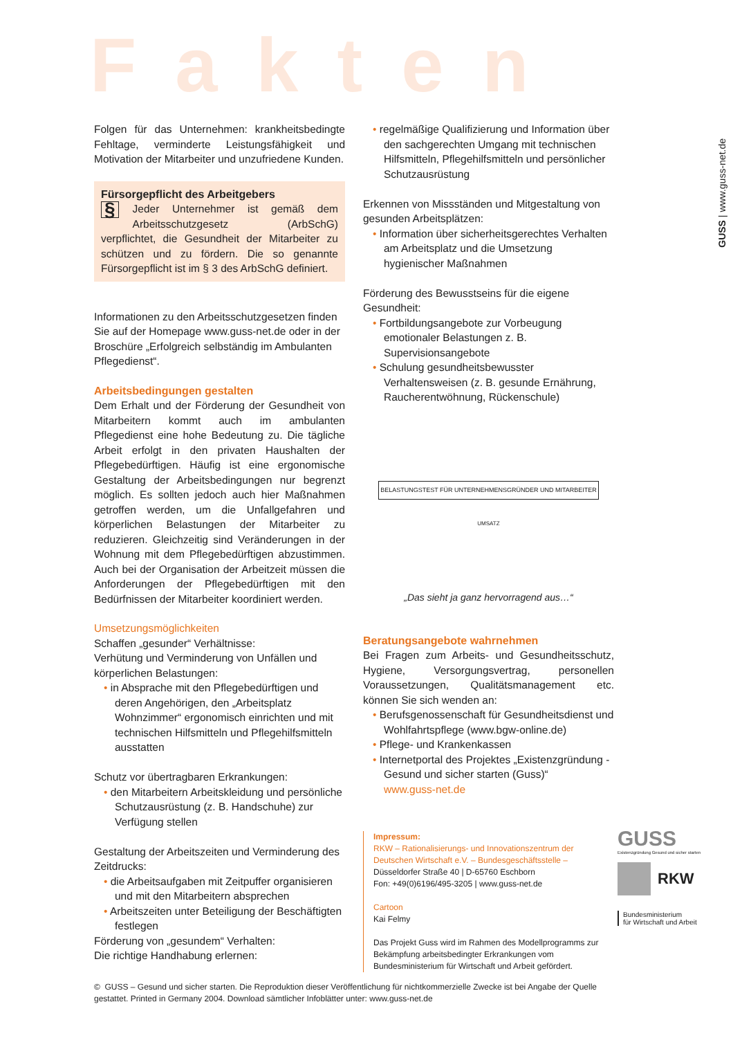Fakten
GUSS | www.guss-net.de
Folgen für das Unternehmen: krankheitsbedingte Fehltage, verminderte Leistungsfähigkeit und Motivation der Mitarbeiter und unzufriedene Kunden.
Fürsorgepflicht des Arbeitgebers
§ Jeder Unternehmer ist gemäß dem Arbeitsschutzgesetz (ArbSchG) verpflichtet, die Gesundheit der Mitarbeiter zu schützen und zu fördern. Die so genannte Fürsorgepflicht ist im § 3 des ArbSchG definiert.
Informationen zu den Arbeitsschutzgesetzen finden Sie auf der Homepage www.guss-net.de oder in der Broschüre „Erfolgreich selbständig im Ambulanten Pflegedienst“.
Arbeitsbedingungen gestalten
Dem Erhalt und der Förderung der Gesundheit von Mitarbeitern kommt auch im ambulanten Pflegedienst eine hohe Bedeutung zu. Die tägliche Arbeit erfolgt in den privaten Haushalten der Pflegebedürftigen. Häufig ist eine ergonomische Gestaltung der Arbeitsbedingungen nur begrenzt möglich. Es sollten jedoch auch hier Maßnahmen getroffen werden, um die Unfallgefahren und körperlichen Belastungen der Mitarbeiter zu reduzieren. Gleichzeitig sind Veränderungen in der Wohnung mit dem Pflegebedürftigen abzustimmen. Auch bei der Organisation der Arbeitzeit müssen die Anforderungen der Pflegebedürftigen mit den Bedürfnissen der Mitarbeiter koordiniert werden.
Umsetzungsmöglichkeiten
Schaffen „gesunder“ Verhältnisse:
Verhütung und Verminderung von Unfällen und körperlichen Belastungen:
in Absprache mit den Pflegebedürftigen und deren Angehörigen, den „Arbeitsplatz Wohnzimmer“ ergonomisch einrichten und mit technischen Hilfsmitteln und Pflegehilfsmitteln ausstatten
Schutz vor übertragbaren Erkrankungen:
den Mitarbeitern Arbeitskleidung und persönliche Schutzausrüstung (z. B. Handschuhe) zur Verfügung stellen
Gestaltung der Arbeitszeiten und Verminderung des Zeitdrucks:
die Arbeitsaufgaben mit Zeitpuffer organisieren und mit den Mitarbeitern absprechen
Arbeitszeiten unter Beteiligung der Beschäftigten festlegen
Förderung von „gesundem“ Verhalten:
Die richtige Handhabung erlernen:
regelmäßige Qualifizierung und Information über den sachgerechten Umgang mit technischen Hilfsmitteln, Pflegehilfsmitteln und persönlicher Schutzausrüstung
Erkennen von Missständen und Mitgestaltung von gesunden Arbeitsplätzen:
Information über sicherheitsgerechtes Verhalten am Arbeitsplatz und die Umsetzung hygienischer Maßnahmen
Förderung des Bewusstseins für die eigene Gesundheit:
Fortbildungsangebote zur Vorbeugung emotionaler Belastungen z. B. Supervisionsangebote
Schulung gesundheitsbewusster Verhaltensweisen (z. B. gesunde Ernährung, Raucherentwöhnung, Rückenschule)
BELASTUNGSTEST FÜR UNTERNEHMENSGRÜNDER UND MITARBEITER
UMSATZ
„Das sieht ja ganz hervorragend aus…“
Beratungsangebote wahrnehmen
Bei Fragen zum Arbeits- und Gesundheitsschutz, Hygiene, Versorgungsvertrag, personellen Voraussetzungen, Qualitätsmanagement etc. können Sie sich wenden an:
Berufsgenossenschaft für Gesundheitsdienst und Wohlfahrtspflege (www.bgw-online.de)
Pflege- und Krankenkassen
Internetportal des Projektes „Existenzgründung - Gesund und sicher starten (Guss)“
www.guss-net.de
Impressum:
RKW – Rationalisierungs- und Innovationszentrum der Deutschen Wirtschaft e.V. – Bundesgeschäftsstelle –
Düsseldorfer Straße 40 | D-65760 Eschborn
Fon: +49(0)6196/495-3205 | www.guss-net.de
Cartoon
Kai Felmy
Das Projekt Guss wird im Rahmen des Modellprogramms zur Bekämpfung arbeitsbedingter Erkrankungen vom Bundesministerium für Wirtschaft und Arbeit gefördert.
GUSS
Existenzgründung Gesund und sicher starten
RKW
Bundesministerium
für Wirtschaft und Arbeit
© GUSS – Gesund und sicher starten. Die Reproduktion dieser Veröffentlichung für nichtkommerzielle Zwecke ist bei Angabe der Quelle gestattet. Printed in Germany 2004. Download sämtlicher Infoblätter unter: www.guss-net.de